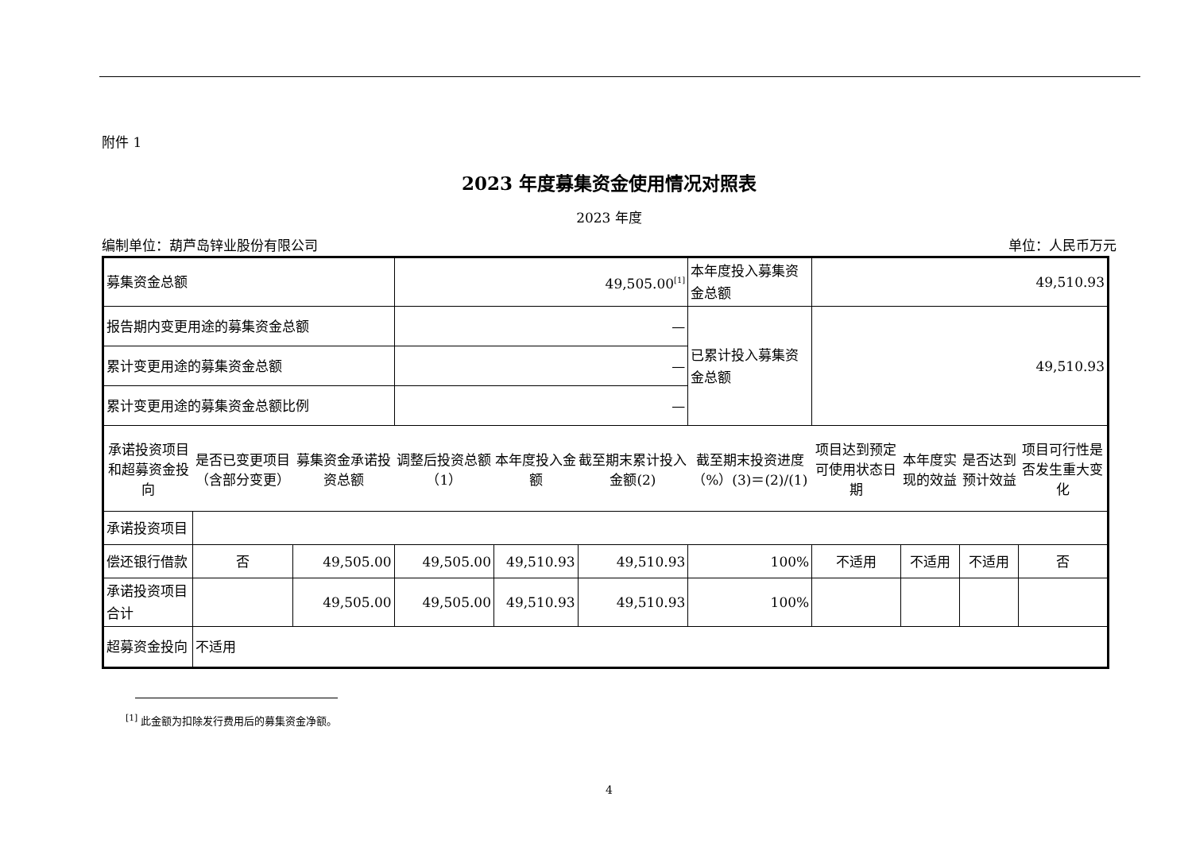附件 1
2023 年度募集资金使用情况对照表
2023 年度
编制单位：葫芦岛锌业股份有限公司 单位：人民币万元
| 募集资金总额 | | | 49,505.00<sup>[1]</sup> | | | 本年度投入募集资金总额 | 49,510.93 | | | |
| 报告期内变更用途的募集资金总额 | | | — | | | 已累计投入募集资金总额 | 49,510.93 | | | |
| 累计变更用途的募集资金总额 | | | — | | | | | | | |
| 累计变更用途的募集资金总额比例 | | | — | | | | | | | |
| 承诺投资项目和超募资金投向 | 是否已变更项目（含部分变更） | 募集资金承诺投资总额 | 调整后投资总额（1） | 本年度投入金额 | 截至期末累计投入金额(2) | 截至期末投资进度（%）(3)＝(2)/(1) | 项目达到预定可使用状态日期 | 本年度实现的效益 | 是否达到预计效益 | 项目可行性是否发生重大变化 |
| 承诺投资项目 | | | | | | | | | | |
| 偿还银行借款 | 否 | 49,505.00 | 49,505.00 | 49,510.93 | 49,510.93 | 100% | 不适用 | 不适用 | 不适用 | 否 |
| 承诺投资项目合计 | | 49,505.00 | 49,505.00 | 49,510.93 | 49,510.93 | 100% | | | | |
| 超募资金投向 | 不适用 | | | | | | | | | |
<sup>[1]</sup> 此金额为扣除发行费用后的募集资金净额。
4